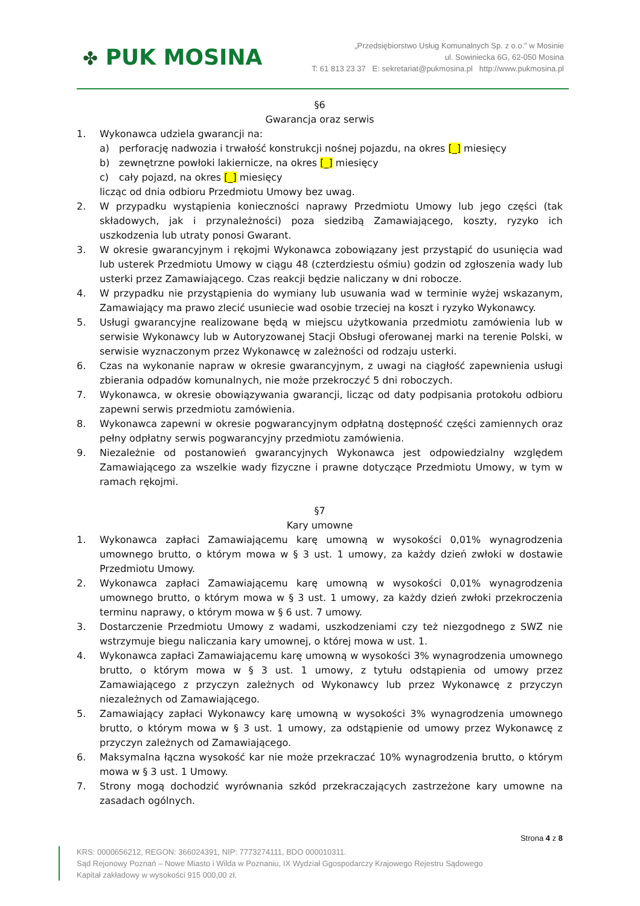✤ PUK MOSINA
„Przedsiębiorstwo Usług Komunalnych Sp. z o.o.” w Mosinie
ul. Sowiniecka 6G, 62-050 Mosina
T: 61 813 23 37 E: sekretariat@pukmosina.pl http://www.pukmosina.pl
§6
Gwarancja oraz serwis
1. Wykonawca udziela gwarancji na:
a) perforację nadwozia i trwałość konstrukcji nośnej pojazdu, na okres [_] miesięcy
b) zewnętrzne powłoki lakiernicze, na okres [_] miesięcy
c) cały pojazd, na okres [_] miesięcy
licząc od dnia odbioru Przedmiotu Umowy bez uwag.
2. W przypadku wystąpienia konieczności naprawy Przedmiotu Umowy lub jego części (tak składowych, jak i przynależności) poza siedzibą Zamawiającego, koszty, ryzyko ich uszkodzenia lub utraty ponosi Gwarant.
3. W okresie gwarancyjnym i rękojmi Wykonawca zobowiązany jest przystąpić do usunięcia wad lub usterek Przedmiotu Umowy w ciągu 48 (czterdziestu ośmiu) godzin od zgłoszenia wady lub usterki przez Zamawiającego. Czas reakcji będzie naliczany w dni robocze.
4. W przypadku nie przystąpienia do wymiany lub usuwania wad w terminie wyżej wskazanym, Zamawiający ma prawo zlecić usuniecie wad osobie trzeciej na koszt i ryzyko Wykonawcy.
5. Usługi gwarancyjne realizowane będą w miejscu użytkowania przedmiotu zamówienia lub w serwisie Wykonawcy lub w Autoryzowanej Stacji Obsługi oferowanej marki na terenie Polski, w serwisie wyznaczonym przez Wykonawcę w zależności od rodzaju usterki.
6. Czas na wykonanie napraw w okresie gwarancyjnym, z uwagi na ciągłość zapewnienia usługi zbierania odpadów komunalnych, nie może przekroczyć 5 dni roboczych.
7. Wykonawca, w okresie obowiązywania gwarancji, licząc od daty podpisania protokołu odbioru zapewni serwis przedmiotu zamówienia.
8. Wykonawca zapewni w okresie pogwarancyjnym odpłatną dostępność części zamiennych oraz pełny odpłatny serwis pogwarancyjny przedmiotu zamówienia.
9. Niezależnie od postanowień gwarancyjnych Wykonawca jest odpowiedzialny względem Zamawiającego za wszelkie wady fizyczne i prawne dotyczące Przedmiotu Umowy, w tym w ramach rękojmi.
§7
Kary umowne
1. Wykonawca zapłaci Zamawiającemu karę umowną w wysokości 0,01% wynagrodzenia umownego brutto, o którym mowa w § 3 ust. 1 umowy, za każdy dzień zwłoki w dostawie Przedmiotu Umowy.
2. Wykonawca zapłaci Zamawiającemu karę umowną w wysokości 0,01% wynagrodzenia umownego brutto, o którym mowa w § 3 ust. 1 umowy, za każdy dzień zwłoki przekroczenia terminu naprawy, o którym mowa w § 6 ust. 7 umowy.
3. Dostarczenie Przedmiotu Umowy z wadami, uszkodzeniami czy też niezgodnego z SWZ nie wstrzymuje biegu naliczania kary umownej, o której mowa w ust. 1.
4. Wykonawca zapłaci Zamawiającemu karę umowną w wysokości 3% wynagrodzenia umownego brutto, o którym mowa w § 3 ust. 1 umowy, z tytułu odstąpienia od umowy przez Zamawiającego z przyczyn zależnych od Wykonawcy lub przez Wykonawcę z przyczyn niezależnych od Zamawiającego.
5. Zamawiający zapłaci Wykonawcy karę umowną w wysokości 3% wynagrodzenia umownego brutto, o którym mowa w § 3 ust. 1 umowy, za odstąpienie od umowy przez Wykonawcę z przyczyn zależnych od Zamawiającego.
6. Maksymalna łączna wysokość kar nie może przekraczać 10% wynagrodzenia brutto, o którym mowa w § 3 ust. 1 Umowy.
7. Strony mogą dochodzić wyrównania szkód przekraczających zastrzeżone kary umowne na zasadach ogólnych.
Strona 4 z 8
KRS: 0000656212, REGON: 366024391, NIP: 7773274111, BDO 000010311.
Sąd Rejonowy Poznań – Nowe Miasto i Wilda w Poznaniu, IX Wydział Ggospodarczy Krajowego Rejestru Sądowego
Kapitał zakładowy w wysokości 915 000,00 zł.